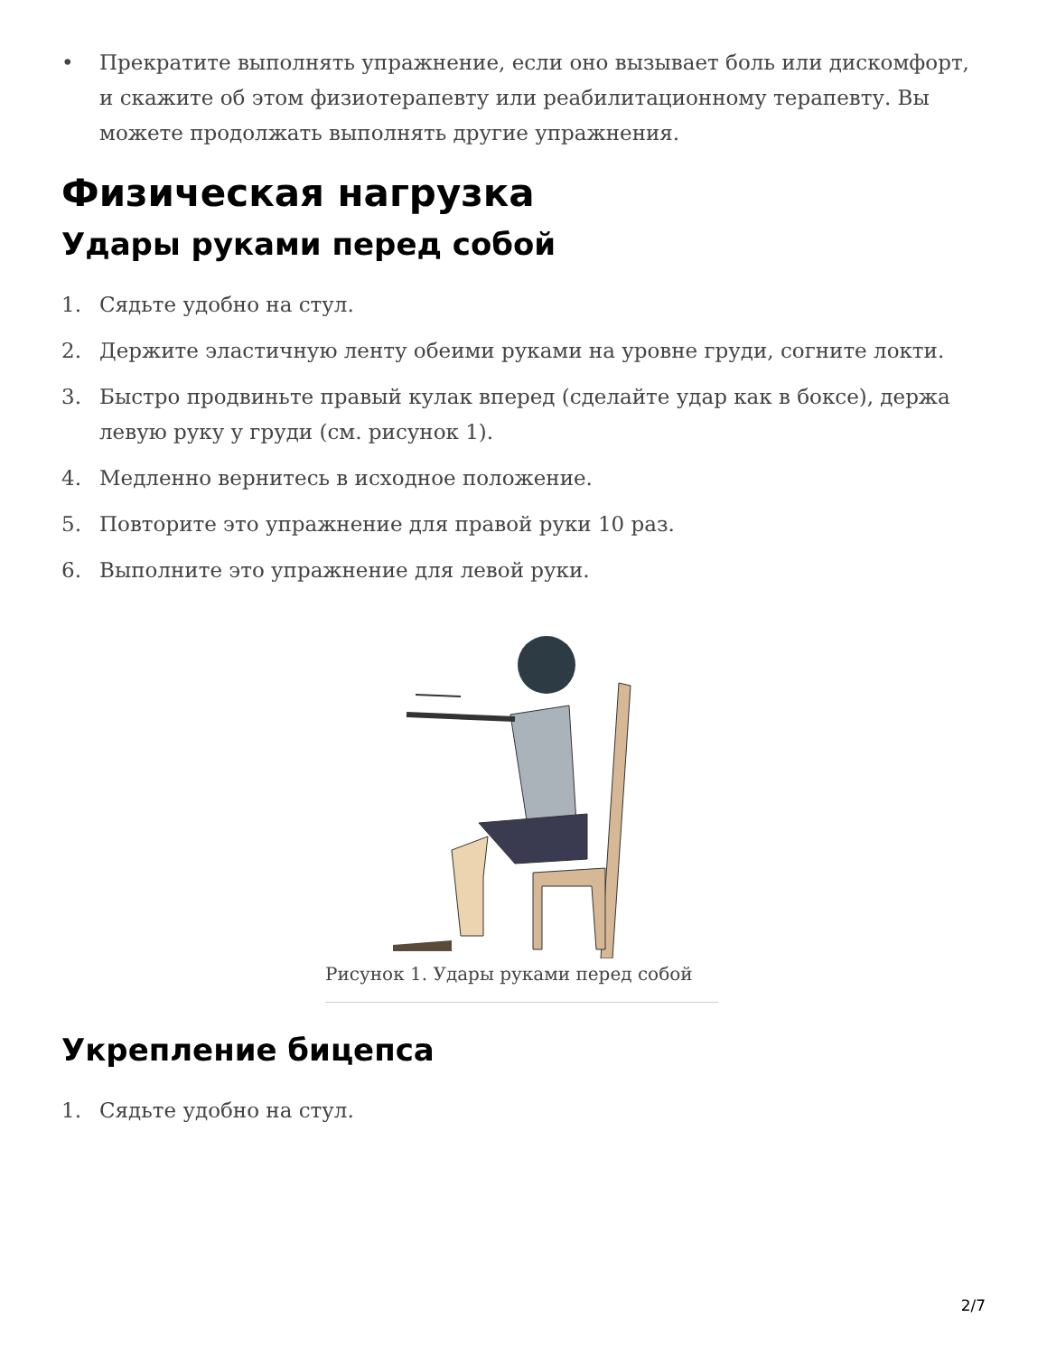• Прекратите выполнять упражнение, если оно вызывает боль или дискомфорт, и скажите об этом физиотерапевту или реабилитационному терапевту. Вы можете продолжать выполнять другие упражнения.
Физическая нагрузка
Удары руками перед собой
1. Сядьте удобно на стул.
2. Держите эластичную ленту обеими руками на уровне груди, согните локти.
3. Быстро продвиньте правый кулак вперед (сделайте удар как в боксе), держа левую руку у груди (см. рисунок 1).
4. Медленно вернитесь в исходное положение.
5. Повторите это упражнение для правой руки 10 раз.
6. Выполните это упражнение для левой руки.
Рисунок 1. Удары руками перед собой
Укрепление бицепса
1. Сядьте удобно на стул.
2/7